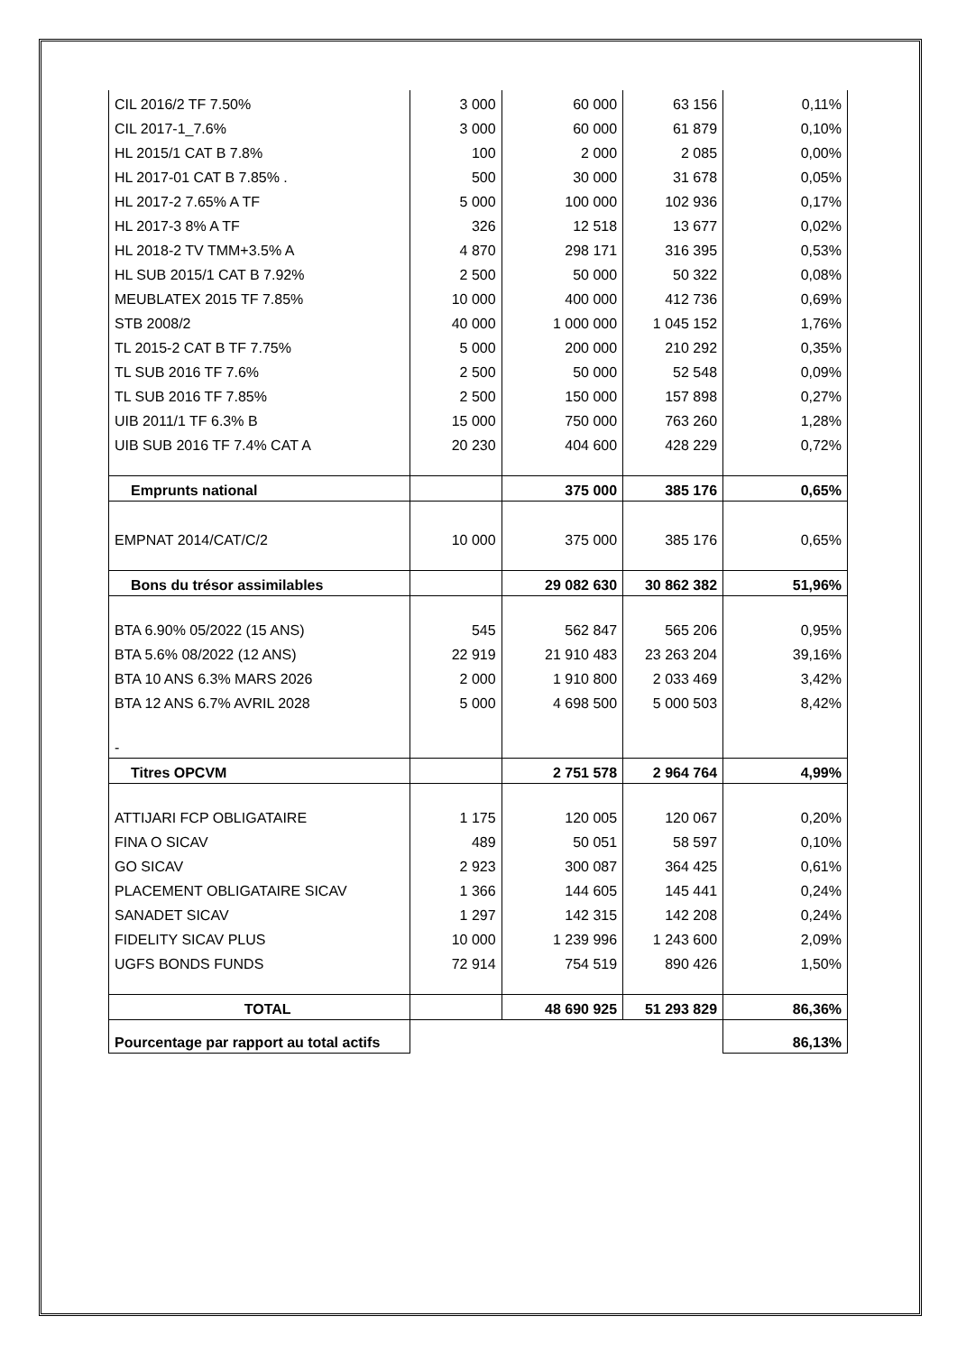| CIL 2016/2 TF 7.50% | 3 000 | 60 000 | 63 156 | 0,11% |
| CIL 2017-1_7.6% | 3 000 | 60 000 | 61 879 | 0,10% |
| HL 2015/1 CAT B 7.8% | 100 | 2 000 | 2 085 | 0,00% |
| HL 2017-01 CAT B 7.85% . | 500 | 30 000 | 31 678 | 0,05% |
| HL 2017-2 7.65% A TF | 5 000 | 100 000 | 102 936 | 0,17% |
| HL 2017-3 8% A TF | 326 | 12 518 | 13 677 | 0,02% |
| HL 2018-2 TV TMM+3.5% A | 4 870 | 298 171 | 316 395 | 0,53% |
| HL SUB 2015/1 CAT B 7.92% | 2 500 | 50 000 | 50 322 | 0,08% |
| MEUBLATEX 2015 TF 7.85% | 10 000 | 400 000 | 412 736 | 0,69% |
| STB 2008/2 | 40 000 | 1 000 000 | 1 045 152 | 1,76% |
| TL 2015-2 CAT B TF 7.75% | 5 000 | 200 000 | 210 292 | 0,35% |
| TL SUB 2016 TF 7.6% | 2 500 | 50 000 | 52 548 | 0,09% |
| TL SUB 2016 TF 7.85% | 2 500 | 150 000 | 157 898 | 0,27% |
| UIB 2011/1 TF 6.3% B | 15 000 | 750 000 | 763 260 | 1,28% |
| UIB SUB 2016 TF 7.4% CAT A | 20 230 | 404 600 | 428 229 | 0,72% |
| Emprunts national | | 375 000 | 385 176 | 0,65% |
| EMPNAT 2014/CAT/C/2 | 10 000 | 375 000 | 385 176 | 0,65% |
| Bons du trésor assimilables | | 29 082 630 | 30 862 382 | 51,96% |
| BTA 6.90% 05/2022 (15 ANS) | 545 | 562 847 | 565 206 | 0,95% |
| BTA 5.6% 08/2022 (12 ANS) | 22 919 | 21 910 483 | 23 263 204 | 39,16% |
| BTA 10 ANS 6.3% MARS 2026 | 2 000 | 1 910 800 | 2 033 469 | 3,42% |
| BTA 12 ANS 6.7% AVRIL 2028 | 5 000 | 4 698 500 | 5 000 503 | 8,42% |
| - | | | | |
| Titres OPCVM | | 2 751 578 | 2 964 764 | 4,99% |
| ATTIJARI FCP OBLIGATAIRE | 1 175 | 120 005 | 120 067 | 0,20% |
| FINA O SICAV | 489 | 50 051 | 58 597 | 0,10% |
| GO SICAV | 2 923 | 300 087 | 364 425 | 0,61% |
| PLACEMENT OBLIGATAIRE SICAV | 1 366 | 144 605 | 145 441 | 0,24% |
| SANADET SICAV | 1 297 | 142 315 | 142 208 | 0,24% |
| FIDELITY SICAV PLUS | 10 000 | 1 239 996 | 1 243 600 | 2,09% |
| UGFS BONDS FUNDS | 72 914 | 754 519 | 890 426 | 1,50% |
| TOTAL | | 48 690 925 | 51 293 829 | 86,36% |
| Pourcentage par rapport au total actifs | | | | 86,13% |